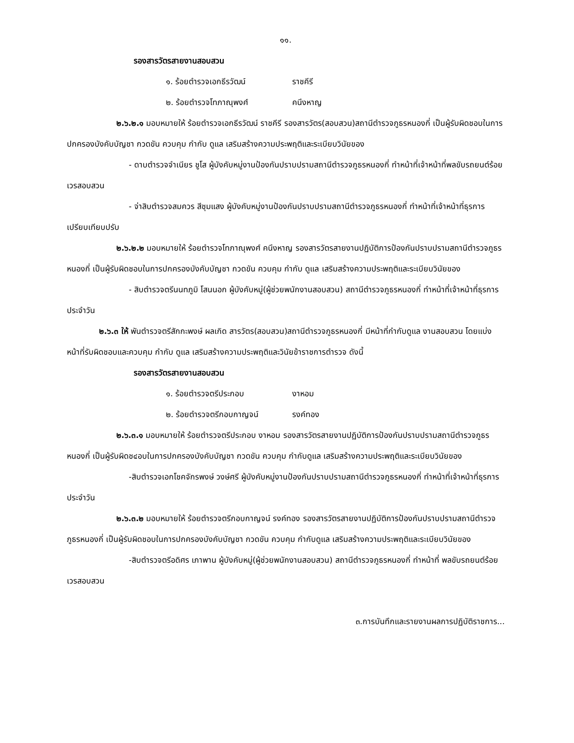๑๑.
รองสารวัตรสายงานสอบสวน
๑. ร้อยตำรวจเอกธีรวัฒน์ ราชคีรี
๒. ร้อยตำรวจโทภาณุพงศ์ คนึงหาญ
๒.๖.๒.๑ มอบหมายให้ ร้อยตำรวจเอกธีรวัฒน์ ราชคีรี รองสารวัตร(สอบสวน)สถานีตำรวจภูธรหนองกี่ เป็นผู้รับผิดชอบในการปกครองบังคับบัญชา กวดขัน ควบคุม กำกับ ดูแล เสริมสร้างความประพฤติและระเบียบวินัยของ
- ดาบตำรวจจำเนียร ชูโส ผู้บังคับหมู่งานป้องกันปราบปรามสถานีตำรวจภูธรหนองกี่ ทำหน้าที่เจ้าหน้าที่พลขับรถยนต์ร้อยเวรสอบสวน
- จ่าสิบตำรวจสมควร สีชุมแสง ผู้บังคับหมู่งานป้องกันปราบปรามสถานีตำรวจภูธรหนองกี่ ทำหน้าที่เจ้าหน้าที่ธุรการเปรียบเทียบปรับ
๒.๖.๒.๒ มอบหมายให้ ร้อยตำรวจโทภาณุพงศ์ คนึงหาญ รองสารวัตรสายงานปฏิบัติการป้องกันปราบปรามสถานีตำรวจภูธรหนองกี่ เป็นผู้รับผิดชอบในการปกครองบังคับบัญชา กวดขัน ควบคุม กำกับ ดูแล เสริมสร้างความประพฤติและระเบียบวินัยของ
- สิบตำรวจตรีนนทภูมิ โสนนอก ผู้บังคับหมู่(ผู้ช่วยพนักงานสอบสวน) สถานีตำรวจภูธรหนองกี่ ทำหน้าที่เจ้าหน้าที่ธุรการประจำวัน
๒.๖.๓ ให้ พันตำรวจตรีสักกะพงษ์ ผลเกิด สารวัตร(สอบสวน)สถานีตำรวจภูธรหนองกี่ มีหน้าที่กำกับดูแล งานสอบสวน โดยแบ่งหน้าที่รับผิดชอบและควบคุม กำกับ ดูแล เสริมสร้างความประพฤติและวินัยข้าราชการตำรวจ ดังนี้
รองสารวัตรสายงานสอบสวน
๑. ร้อยตำรวจตรีประกอบ งาหอม
๒. ร้อยตำรวจตรีกอบกาญจน์ รงค์ทอง
๒.๖.๓.๑ มอบหมายให้ ร้อยตำรวจตรีประกอบ งาหอม รองสารวัตรสายงานปฏิบัติการป้องกันปราบปรามสถานีตำรวจภูธรหนองกี่ เป็นผู้รับผิดช๔อบในการปกครองบังคับบัญชา กวดขัน ควบคุม กำกับดูแล เสริมสร้างความประพฤติและระเบียบวินัยของ
-สิบตำรวจเอกโชคจักรพงษ์ วงษ์ศรี ผู้บังคับหมู่งานป้องกันปราบปรามสถานีตำรวจภูธรหนองกี่ ทำหน้าที่เจ้าหน้าที่ธุรการประจำวัน
๒.๖.๓.๒ มอบหมายให้ ร้อยตำรวจตรีกอบกาญจน์ รงค์ทอง รองสารวัตรสายงานปฏิบัติการป้องกันปราบปรามสถานีตำรวจภูธรหนองกี่ เป็นผู้รับผิดชอบในการปกครองบังคับบัญชา กวดขัน ควบคุม กำกับดูแล เสริมสร้างความประพฤติและระเบียบวินัยของ
-สิบตำรวจตรีอดิศร เภาพาน ผู้บังคับหมู่(ผู้ช่วยพนักงานสอบสวน) สถานีตำรวจภูธรหนองกี่ ทำหน้าที่ พลขับรถยนต์ร้อยเวรสอบสวน
๓.การบันทึกและรายงานผลการปฏิบัติราชการ...